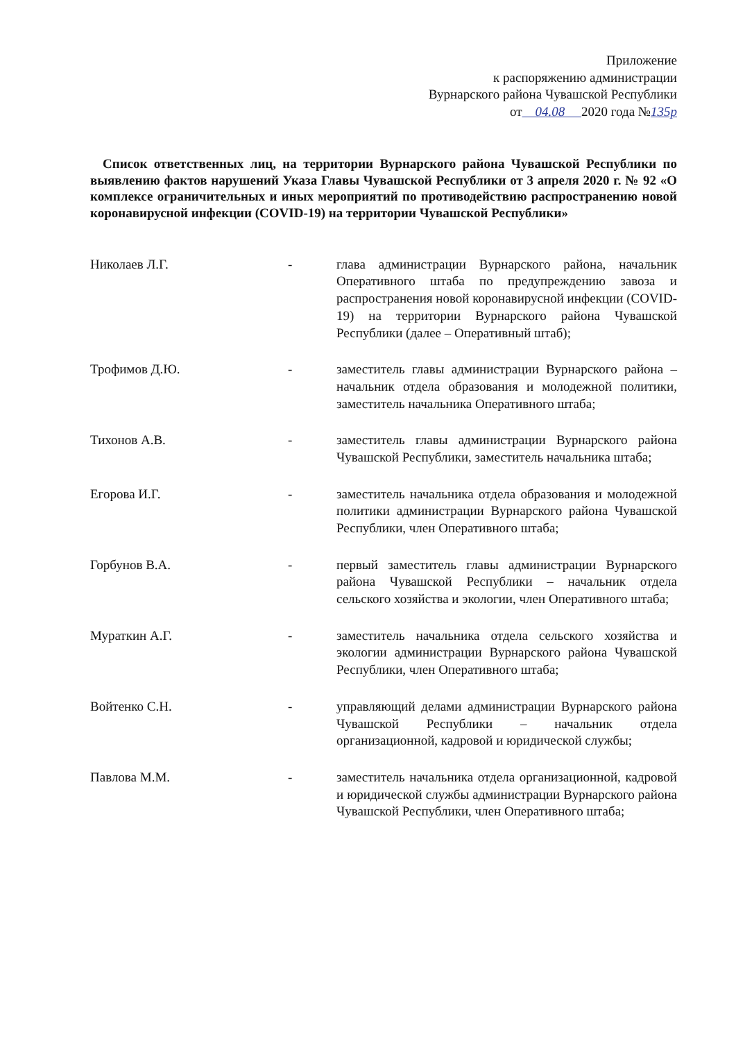Приложение
к распоряжению администрации
Вурнарского района Чувашской Республики
от 04.08 2020 года №135р
Список ответственных лиц, на территории Вурнарского района Чувашской Республики по выявлению фактов нарушений Указа Главы Чувашской Республики от 3 апреля 2020 г. № 92 «О комплексе ограничительных и иных мероприятий по противодействию распространению новой коронавирусной инфекции (COVID-19) на территории Чувашской Республики»
Николаев Л.Г. - глава администрации Вурнарского района, начальник Оперативного штаба по предупреждению завоза и распространения новой коронавирусной инфекции (COVID-19) на территории Вурнарского района Чувашской Республики (далее – Оперативный штаб);
Трофимов Д.Ю. - заместитель главы администрации Вурнарского района – начальник отдела образования и молодежной политики, заместитель начальника Оперативного штаба;
Тихонов А.В. - заместитель главы администрации Вурнарского района Чувашской Республики, заместитель начальника штаба;
Егорова И.Г. - заместитель начальника отдела образования и молодежной политики администрации Вурнарского района Чувашской Республики, член Оперативного штаба;
Горбунов В.А. - первый заместитель главы администрации Вурнарского района Чувашской Республики – начальник отдела сельского хозяйства и экологии, член Оперативного штаба;
Мураткин А.Г. - заместитель начальника отдела сельского хозяйства и экологии администрации Вурнарского района Чувашской Республики, член Оперативного штаба;
Войтенко С.Н. - управляющий делами администрации Вурнарского района Чувашской Республики – начальник отдела организационной, кадровой и юридической службы;
Павлова М.М. - заместитель начальника отдела организационной, кадровой и юридической службы администрации Вурнарского района Чувашской Республики, член Оперативного штаба;